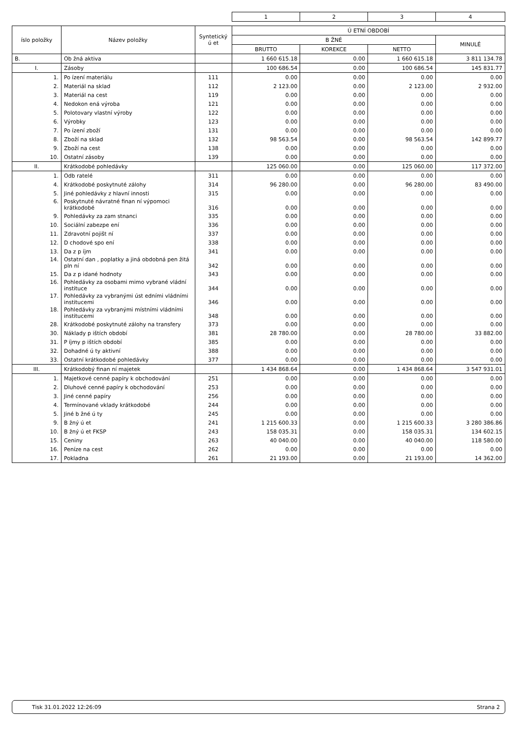| | | | 1 | 2 | 3 | 4 |
| íslo položky | Název položky | Syntetický ú et | Ú ETNÍ OBDOBÍ | | | |
| | | | B ŽNÉ | | | MINULÉ |
| | | | BRUTTO | KOREKCE | NETTO | |
| B. | Ob žná aktiva | | 1 660 615.18 | 0.00 | 1 660 615.18 | 3 811 134.78 |
| I. | Zásoby | | 100 686.54 | 0.00 | 100 686.54 | 145 831.77 |
| 1. | Po ízení materiálu | 111 | 0.00 | 0.00 | 0.00 | 0.00 |
| 2. | Materiál na sklad | 112 | 2 123.00 | 0.00 | 2 123.00 | 2 932.00 |
| 3. | Materiál na cest | 119 | 0.00 | 0.00 | 0.00 | 0.00 |
| 4. | Nedokon ená výroba | 121 | 0.00 | 0.00 | 0.00 | 0.00 |
| 5. | Polotovary vlastní výroby | 122 | 0.00 | 0.00 | 0.00 | 0.00 |
| 6. | Výrobky | 123 | 0.00 | 0.00 | 0.00 | 0.00 |
| 7. | Po ízení zboží | 131 | 0.00 | 0.00 | 0.00 | 0.00 |
| 8. | Zboží na sklad | 132 | 98 563.54 | 0.00 | 98 563.54 | 142 899.77 |
| 9. | Zboží na cest | 138 | 0.00 | 0.00 | 0.00 | 0.00 |
| 10. | Ostatní zásoby | 139 | 0.00 | 0.00 | 0.00 | 0.00 |
| II. | Krátkodobé pohledávky | | 125 060.00 | 0.00 | 125 060.00 | 117 372.00 |
| 1. | Odb ratelé | 311 | 0.00 | 0.00 | 0.00 | 0.00 |
| 4. | Krátkodobé poskytnuté zálohy | 314 | 96 280.00 | 0.00 | 96 280.00 | 83 490.00 |
| 5. | Jiné pohledávky z hlavní innosti | 315 | 0.00 | 0.00 | 0.00 | 0.00 |
| 6. | Poskytnuté návratné finan ní výpomoci krátkodobé | 316 | 0.00 | 0.00 | 0.00 | 0.00 |
| 9. | Pohledávky za zam stnanci | 335 | 0.00 | 0.00 | 0.00 | 0.00 |
| 10. | Sociální zabezpe ení | 336 | 0.00 | 0.00 | 0.00 | 0.00 |
| 11. | Zdravotní pojišt ní | 337 | 0.00 | 0.00 | 0.00 | 0.00 |
| 12. | D chodové spo ení | 338 | 0.00 | 0.00 | 0.00 | 0.00 |
| 13. | Da z p íjm | 341 | 0.00 | 0.00 | 0.00 | 0.00 |
| 14. | Ostatní dan , poplatky a jiná obdobná pen žitá pln ní | 342 | 0.00 | 0.00 | 0.00 | 0.00 |
| 15. | Da z p idané hodnoty | 343 | 0.00 | 0.00 | 0.00 | 0.00 |
| 16. | Pohledávky za osobami mimo vybrané vládní instituce | 344 | 0.00 | 0.00 | 0.00 | 0.00 |
| 17. | Pohledávky za vybranými úst edními vládními institucemi | 346 | 0.00 | 0.00 | 0.00 | 0.00 |
| 18. | Pohledávky za vybranými místními vládními institucemi | 348 | 0.00 | 0.00 | 0.00 | 0.00 |
| 28. | Krátkodobé poskytnuté zálohy na transfery | 373 | 0.00 | 0.00 | 0.00 | 0.00 |
| 30. | Náklady p ištích období | 381 | 28 780.00 | 0.00 | 28 780.00 | 33 882.00 |
| 31. | P íjmy p ištích období | 385 | 0.00 | 0.00 | 0.00 | 0.00 |
| 32. | Dohadné ú ty aktivní | 388 | 0.00 | 0.00 | 0.00 | 0.00 |
| 33. | Ostatní krátkodobé pohledávky | 377 | 0.00 | 0.00 | 0.00 | 0.00 |
| III. | Krátkodobý finan ní majetek | | 1 434 868.64 | 0.00 | 1 434 868.64 | 3 547 931.01 |
| 1. | Majetkové cenné papíry k obchodování | 251 | 0.00 | 0.00 | 0.00 | 0.00 |
| 2. | Dluhové cenné papíry k obchodování | 253 | 0.00 | 0.00 | 0.00 | 0.00 |
| 3. | Jiné cenné papíry | 256 | 0.00 | 0.00 | 0.00 | 0.00 |
| 4. | Termínované vklady krátkodobé | 244 | 0.00 | 0.00 | 0.00 | 0.00 |
| 5. | Jiné b žné ú ty | 245 | 0.00 | 0.00 | 0.00 | 0.00 |
| 9. | B žný ú et | 241 | 1 215 600.33 | 0.00 | 1 215 600.33 | 3 280 386.86 |
| 10. | B žný ú et FKSP | 243 | 158 035.31 | 0.00 | 158 035.31 | 134 602.15 |
| 15. | Ceniny | 263 | 40 040.00 | 0.00 | 40 040.00 | 118 580.00 |
| 16. | Peníze na cest | 262 | 0.00 | 0.00 | 0.00 | 0.00 |
| 17. | Pokladna | 261 | 21 193.00 | 0.00 | 21 193.00 | 14 362.00 |
Tisk 31.01.2022 12:26:09 Strana 2